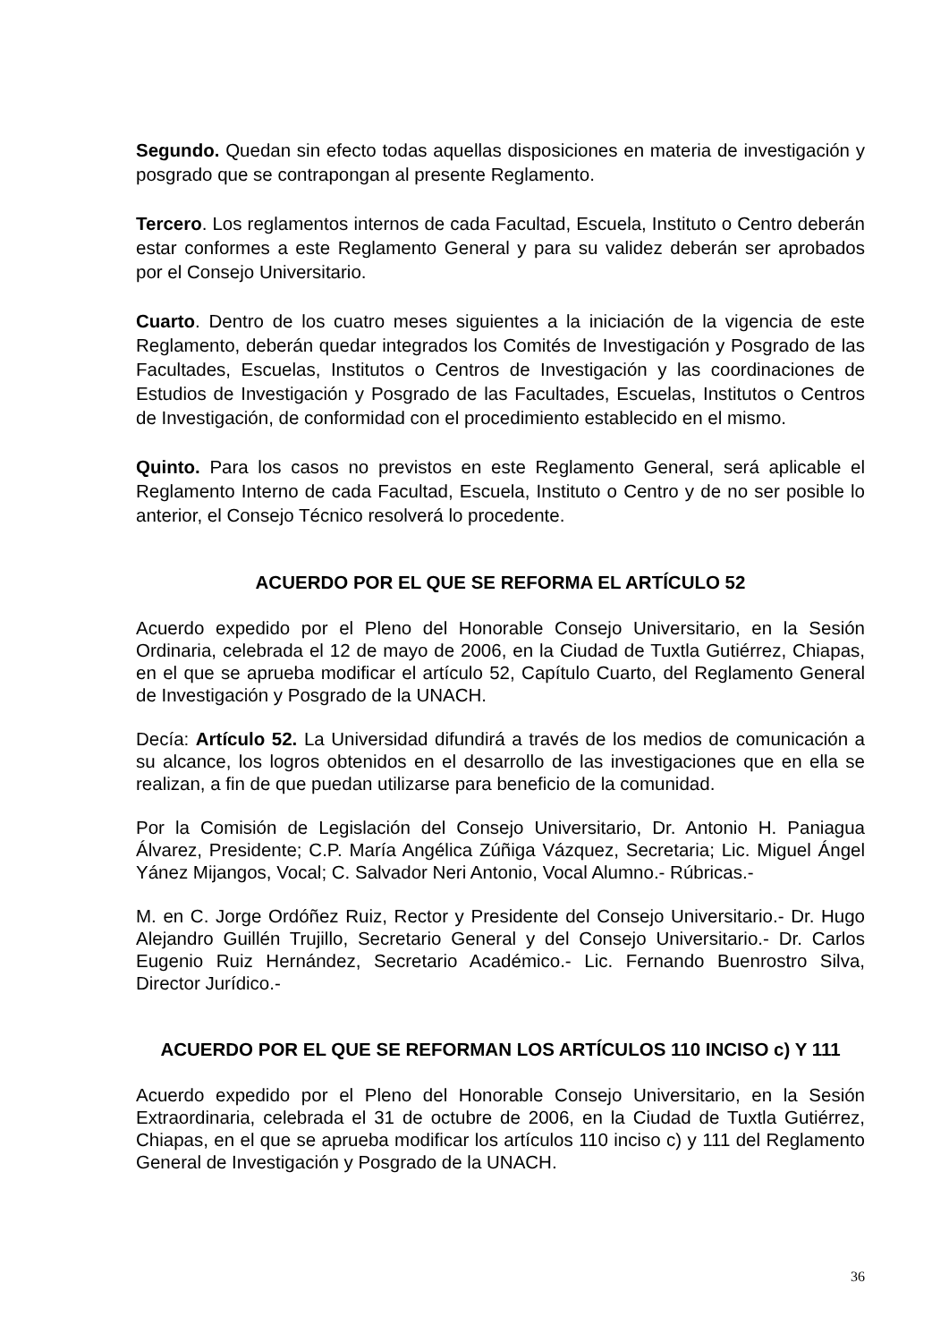Segundo. Quedan sin efecto todas aquellas disposiciones en materia de investigación y posgrado que se contrapongan al presente Reglamento.
Tercero. Los reglamentos internos de cada Facultad, Escuela, Instituto o Centro deberán estar conformes a este Reglamento General y para su validez deberán ser aprobados por el Consejo Universitario.
Cuarto. Dentro de los cuatro meses siguientes a la iniciación de la vigencia de este Reglamento, deberán quedar integrados los Comités de Investigación y Posgrado de las Facultades, Escuelas, Institutos o Centros de Investigación y las coordinaciones de Estudios de Investigación y Posgrado de las Facultades, Escuelas, Institutos o Centros de Investigación, de conformidad con el procedimiento establecido en el mismo.
Quinto. Para los casos no previstos en este Reglamento General, será aplicable el Reglamento Interno de cada Facultad, Escuela, Instituto o Centro y de no ser posible lo anterior, el Consejo Técnico resolverá lo procedente.
ACUERDO POR EL QUE SE REFORMA EL ARTÍCULO 52
Acuerdo expedido por el Pleno del Honorable Consejo Universitario, en la Sesión Ordinaria, celebrada el 12 de mayo de 2006, en la Ciudad de Tuxtla Gutiérrez, Chiapas, en el que se aprueba modificar el artículo 52, Capítulo Cuarto, del Reglamento General de Investigación y Posgrado de la UNACH.
Decía: Artículo 52. La Universidad difundirá a través de los medios de comunicación a su alcance, los logros obtenidos en el desarrollo de las investigaciones que en ella se realizan, a fin de que puedan utilizarse para beneficio de la comunidad.
Por la Comisión de Legislación del Consejo Universitario, Dr. Antonio H. Paniagua Álvarez, Presidente; C.P. María Angélica Zúñiga Vázquez, Secretaria; Lic. Miguel Ángel Yánez Mijangos, Vocal; C. Salvador Neri Antonio, Vocal Alumno.- Rúbricas.-
M. en C. Jorge Ordóñez Ruiz, Rector y Presidente del Consejo Universitario.- Dr. Hugo Alejandro Guillén Trujillo, Secretario General y del Consejo Universitario.- Dr. Carlos Eugenio Ruiz Hernández, Secretario Académico.- Lic. Fernando Buenrostro Silva, Director Jurídico.-
ACUERDO POR EL QUE SE REFORMAN LOS ARTÍCULOS 110 INCISO c) Y 111
Acuerdo expedido por el Pleno del Honorable Consejo Universitario, en la Sesión Extraordinaria, celebrada el 31 de octubre de 2006, en la Ciudad de Tuxtla Gutiérrez, Chiapas, en el que se aprueba modificar los artículos 110 inciso c) y 111 del Reglamento General de Investigación y Posgrado de la UNACH.
36